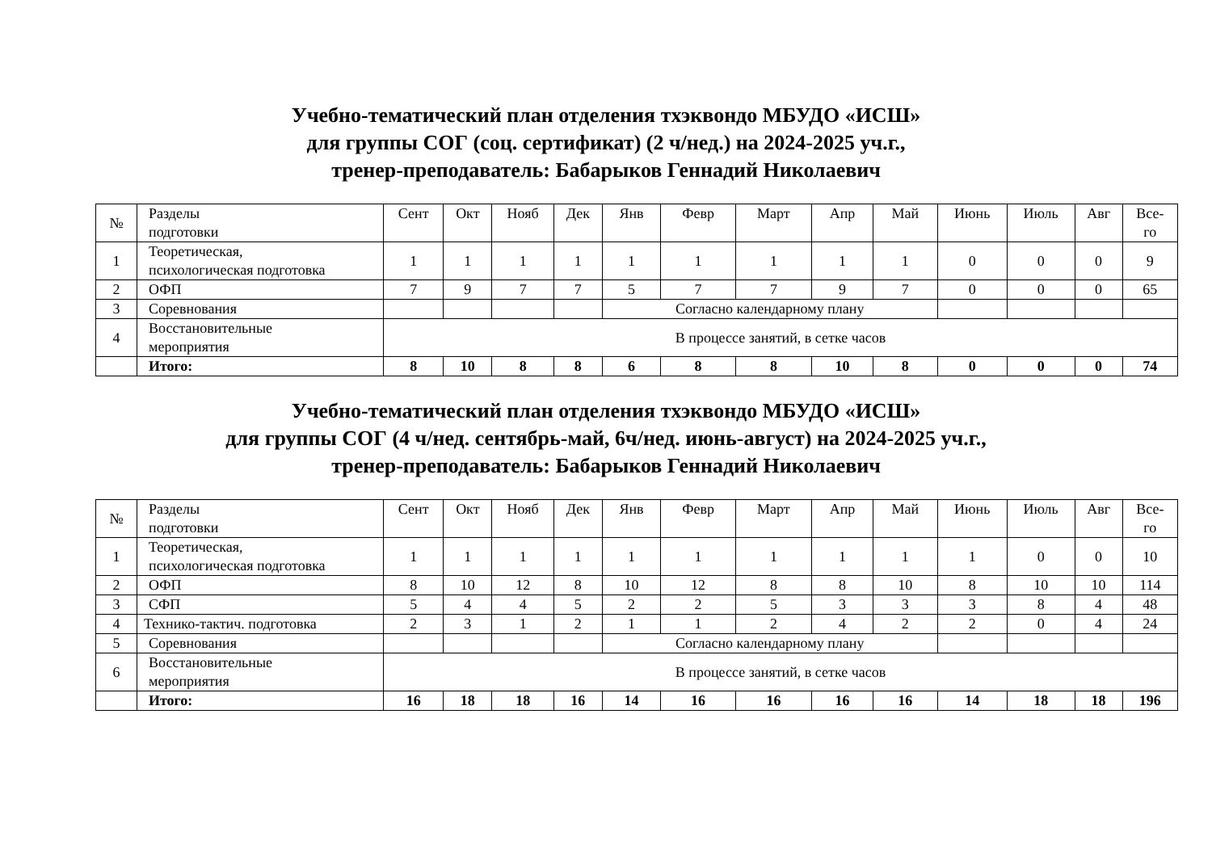Учебно-тематический план отделения тхэквондо МБУДО «ИСШ»
для группы СОГ (соц. сертификат) (2 ч/нед.) на 2024-2025 уч.г.,
тренер-преподаватель: Бабарыков Геннадий Николаевич
| № | Разделы подготовки | Сент | Окт | Нояб | Дек | Янв | Февр | Март | Апр | Май | Июнь | Июль | Авг | Все- го |
| --- | --- | --- | --- | --- | --- | --- | --- | --- | --- | --- | --- | --- | --- | --- |
| 1 | Теоретическая, психологическая подготовка | 1 | 1 | 1 | 1 | 1 | 1 | 1 | 1 | 1 | 0 | 0 | 0 | 9 |
| 2 | ОФП | 7 | 9 | 7 | 7 | 5 | 7 | 7 | 9 | 7 | 0 | 0 | 0 | 65 |
| 3 | Соревнования | | | | | Согласно календарному плану | | | | | | | | |
| 4 | Восстановительные мероприятия | В процессе занятий, в сетке часов | | | | | | | | | | | | |
| | Итого: | 8 | 10 | 8 | 8 | 6 | 8 | 8 | 10 | 8 | 0 | 0 | 0 | 74 |
Учебно-тематический план отделения тхэквондо МБУДО «ИСШ»
для группы СОГ (4 ч/нед. сентябрь-май, 6ч/нед. июнь-август) на 2024-2025 уч.г.,
тренер-преподаватель: Бабарыков Геннадий Николаевич
| № | Разделы подготовки | Сент | Окт | Нояб | Дек | Янв | Февр | Март | Апр | Май | Июнь | Июль | Авг | Все- го |
| --- | --- | --- | --- | --- | --- | --- | --- | --- | --- | --- | --- | --- | --- | --- |
| 1 | Теоретическая, психологическая подготовка | 1 | 1 | 1 | 1 | 1 | 1 | 1 | 1 | 1 | 1 | 0 | 0 | 10 |
| 2 | ОФП | 8 | 10 | 12 | 8 | 10 | 12 | 8 | 8 | 10 | 8 | 10 | 10 | 114 |
| 3 | СФП | 5 | 4 | 4 | 5 | 2 | 2 | 5 | 3 | 3 | 3 | 8 | 4 | 48 |
| 4 | Технико-тактич. подготовка | 2 | 3 | 1 | 2 | 1 | 1 | 2 | 4 | 2 | 2 | 0 | 4 | 24 |
| 5 | Соревнования | | | | | Согласно календарному плану | | | | | | | | |
| 6 | Восстановительные мероприятия | В процессе занятий, в сетке часов | | | | | | | | | | | | |
| | Итого: | 16 | 18 | 18 | 16 | 14 | 16 | 16 | 16 | 16 | 14 | 18 | 18 | 196 |